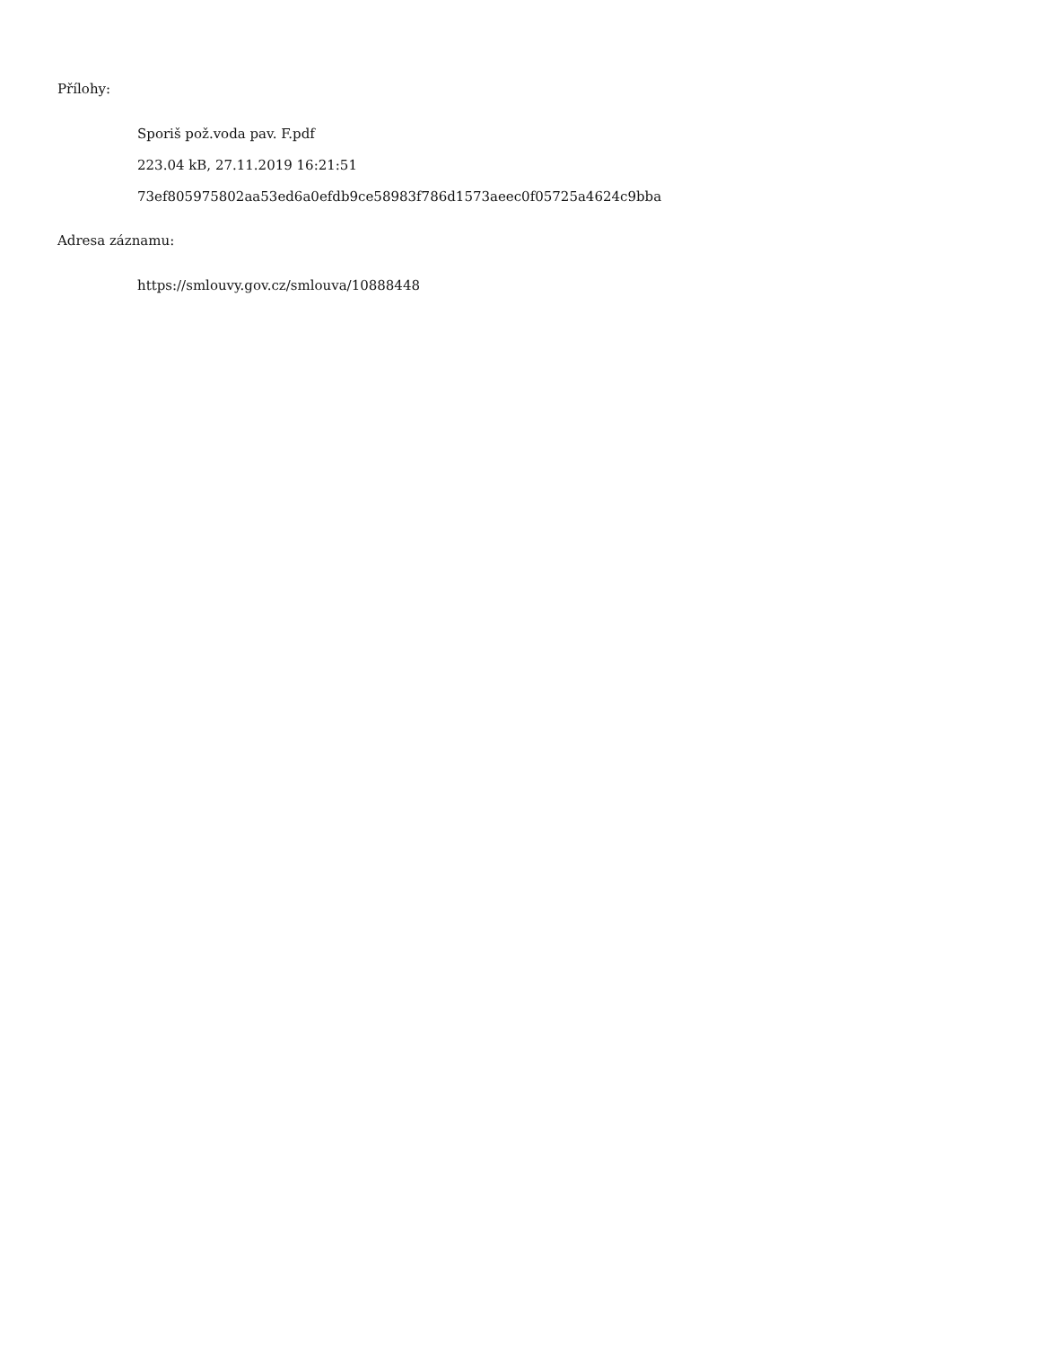Přílohy:
Sporiš pož.voda pav. F.pdf
223.04 kB, 27.11.2019 16:21:51
73ef805975802aa53ed6a0efdb9ce58983f786d1573aeec0f05725a4624c9bba
Adresa záznamu:
https://smlouvy.gov.cz/smlouva/10888448